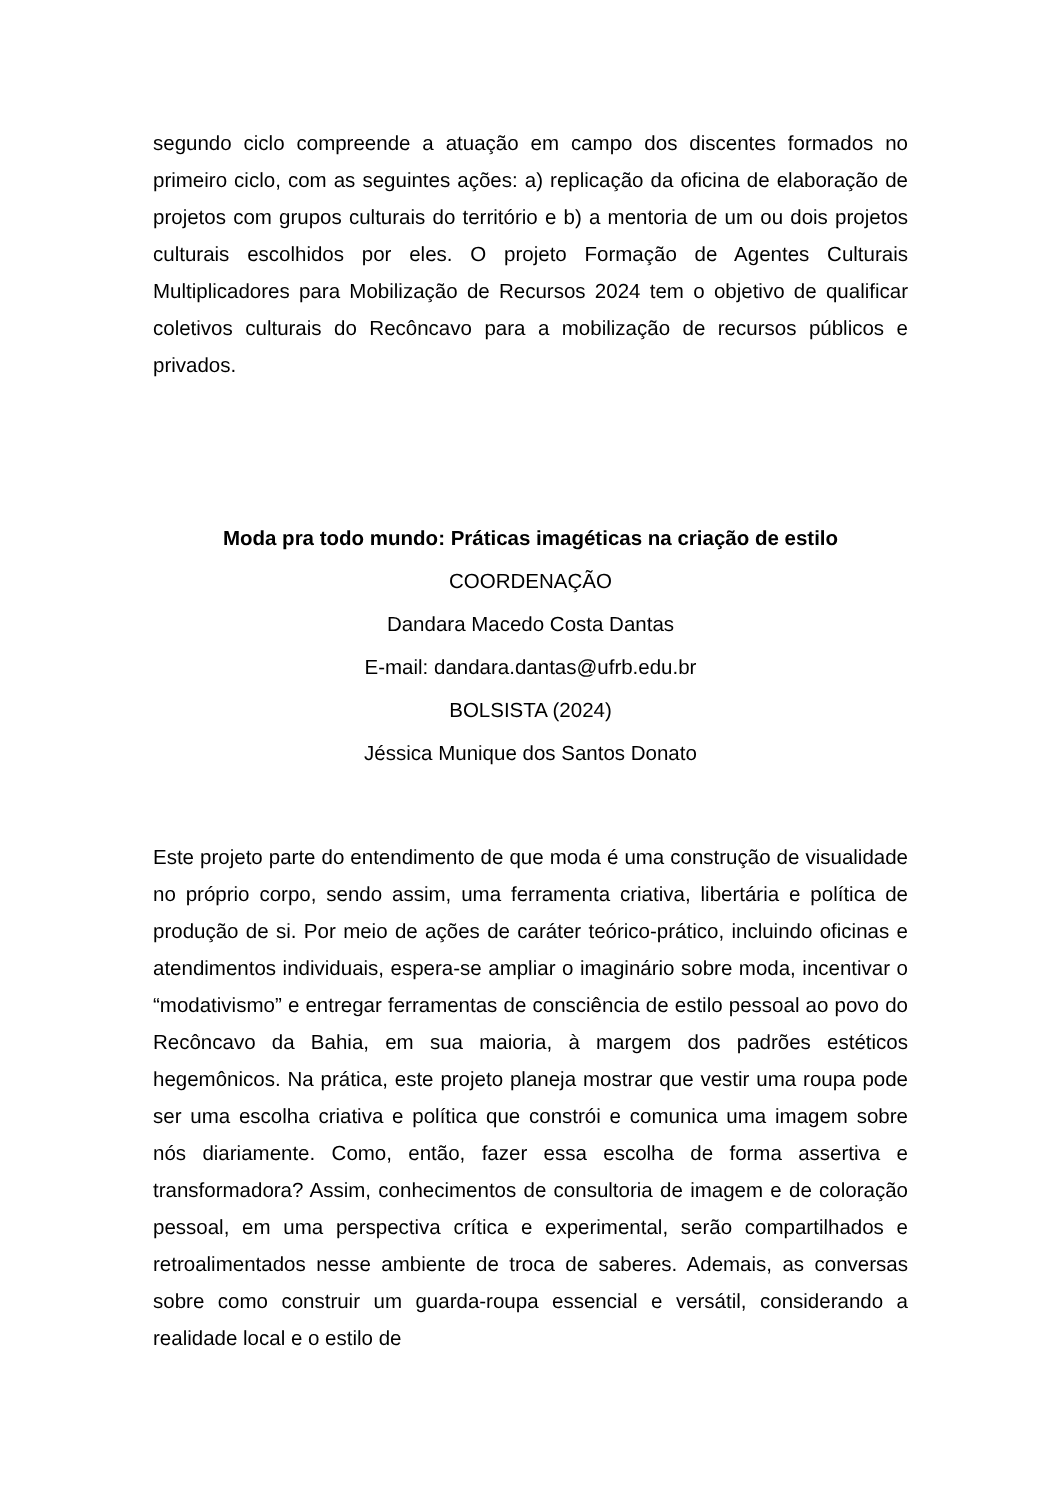segundo ciclo compreende a atuação em campo dos discentes formados no primeiro ciclo, com as seguintes ações: a) replicação da oficina de elaboração de projetos com grupos culturais do território e b) a mentoria de um ou dois projetos culturais escolhidos por eles. O projeto Formação de Agentes Culturais Multiplicadores para Mobilização de Recursos 2024 tem o objetivo de qualificar coletivos culturais do Recôncavo para a mobilização de recursos públicos e privados.
Moda pra todo mundo: Práticas imagéticas na criação de estilo
COORDENAÇÃO
Dandara Macedo Costa Dantas
E-mail: dandara.dantas@ufrb.edu.br
BOLSISTA (2024)
Jéssica Munique dos Santos Donato
Este projeto parte do entendimento de que moda é uma construção de visualidade no próprio corpo, sendo assim, uma ferramenta criativa, libertária e política de produção de si. Por meio de ações de caráter teórico-prático, incluindo oficinas e atendimentos individuais, espera-se ampliar o imaginário sobre moda, incentivar o “modativismo” e entregar ferramentas de consciência de estilo pessoal ao povo do Recôncavo da Bahia, em sua maioria, à margem dos padrões estéticos hegemônicos. Na prática, este projeto planeja mostrar que vestir uma roupa pode ser uma escolha criativa e política que constrói e comunica uma imagem sobre nós diariamente. Como, então, fazer essa escolha de forma assertiva e transformadora? Assim, conhecimentos de consultoria de imagem e de coloração pessoal, em uma perspectiva crítica e experimental, serão compartilhados e retroalimentados nesse ambiente de troca de saberes. Ademais, as conversas sobre como construir um guarda-roupa essencial e versátil, considerando a realidade local e o estilo de